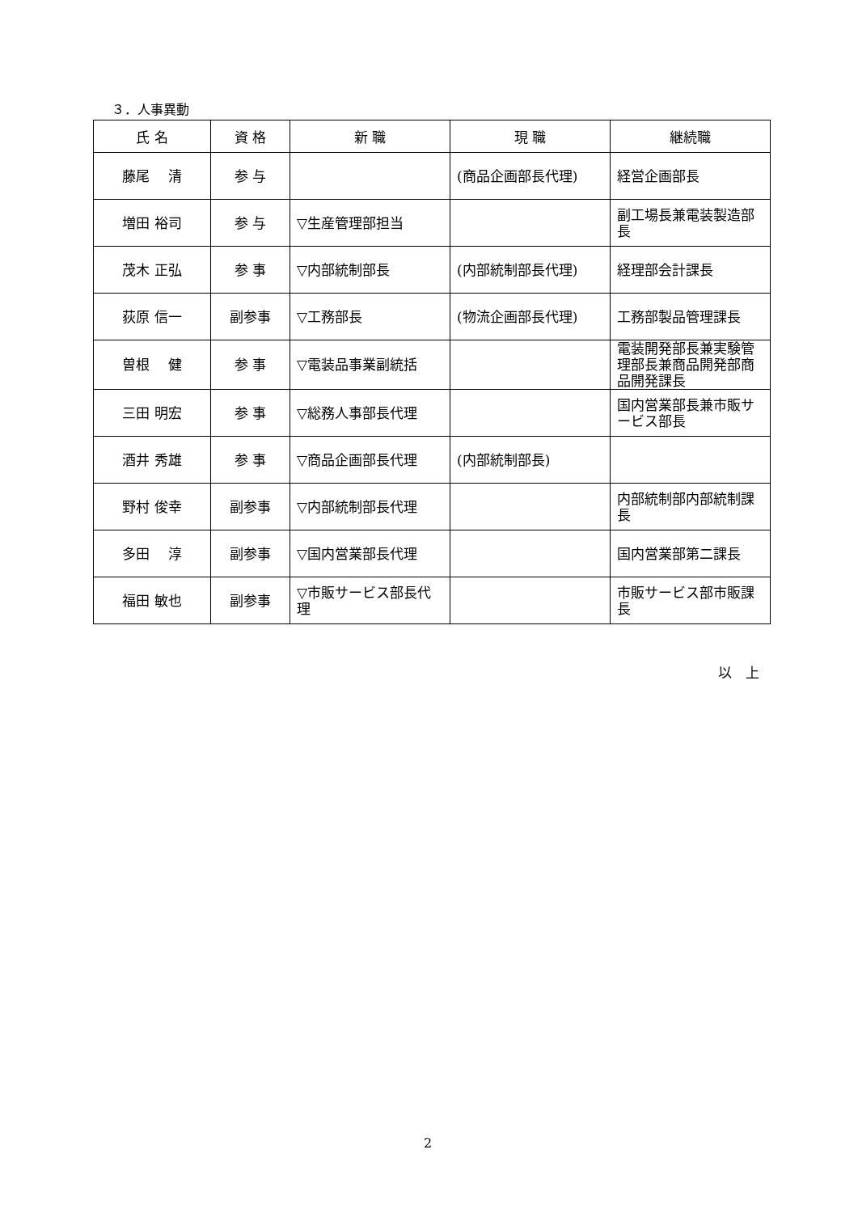３．人事異動
| 氏 名 | 資 格 | 新 職 | 現 職 | 継続職 |
| --- | --- | --- | --- | --- |
| 藤尾 清 | 参 与 | | (商品企画部長代理) | 経営企画部長 |
| 増田 裕司 | 参 与 | ▽生産管理部担当 | | 副工場長兼電装製造部長 |
| 茂木 正弘 | 参 事 | ▽内部統制部長 | (内部統制部長代理) | 経理部会計課長 |
| 荻原 信一 | 副参事 | ▽工務部長 | (物流企画部長代理) | 工務部製品管理課長 |
| 曽根 健 | 参 事 | ▽電装品事業副統括 | | 電装開発部長兼実験管理部長兼商品開発部商品開発課長 |
| 三田 明宏 | 参 事 | ▽総務人事部長代理 | | 国内営業部長兼市販サービス部長 |
| 酒井 秀雄 | 参 事 | ▽商品企画部長代理 | (内部統制部長) | |
| 野村 俊幸 | 副参事 | ▽内部統制部長代理 | | 内部統制部内部統制課長 |
| 多田 淳 | 副参事 | ▽国内営業部長代理 | | 国内営業部第二課長 |
| 福田 敏也 | 副参事 | ▽市販サービス部長代理 | | 市販サービス部市販課長 |
以　上
2